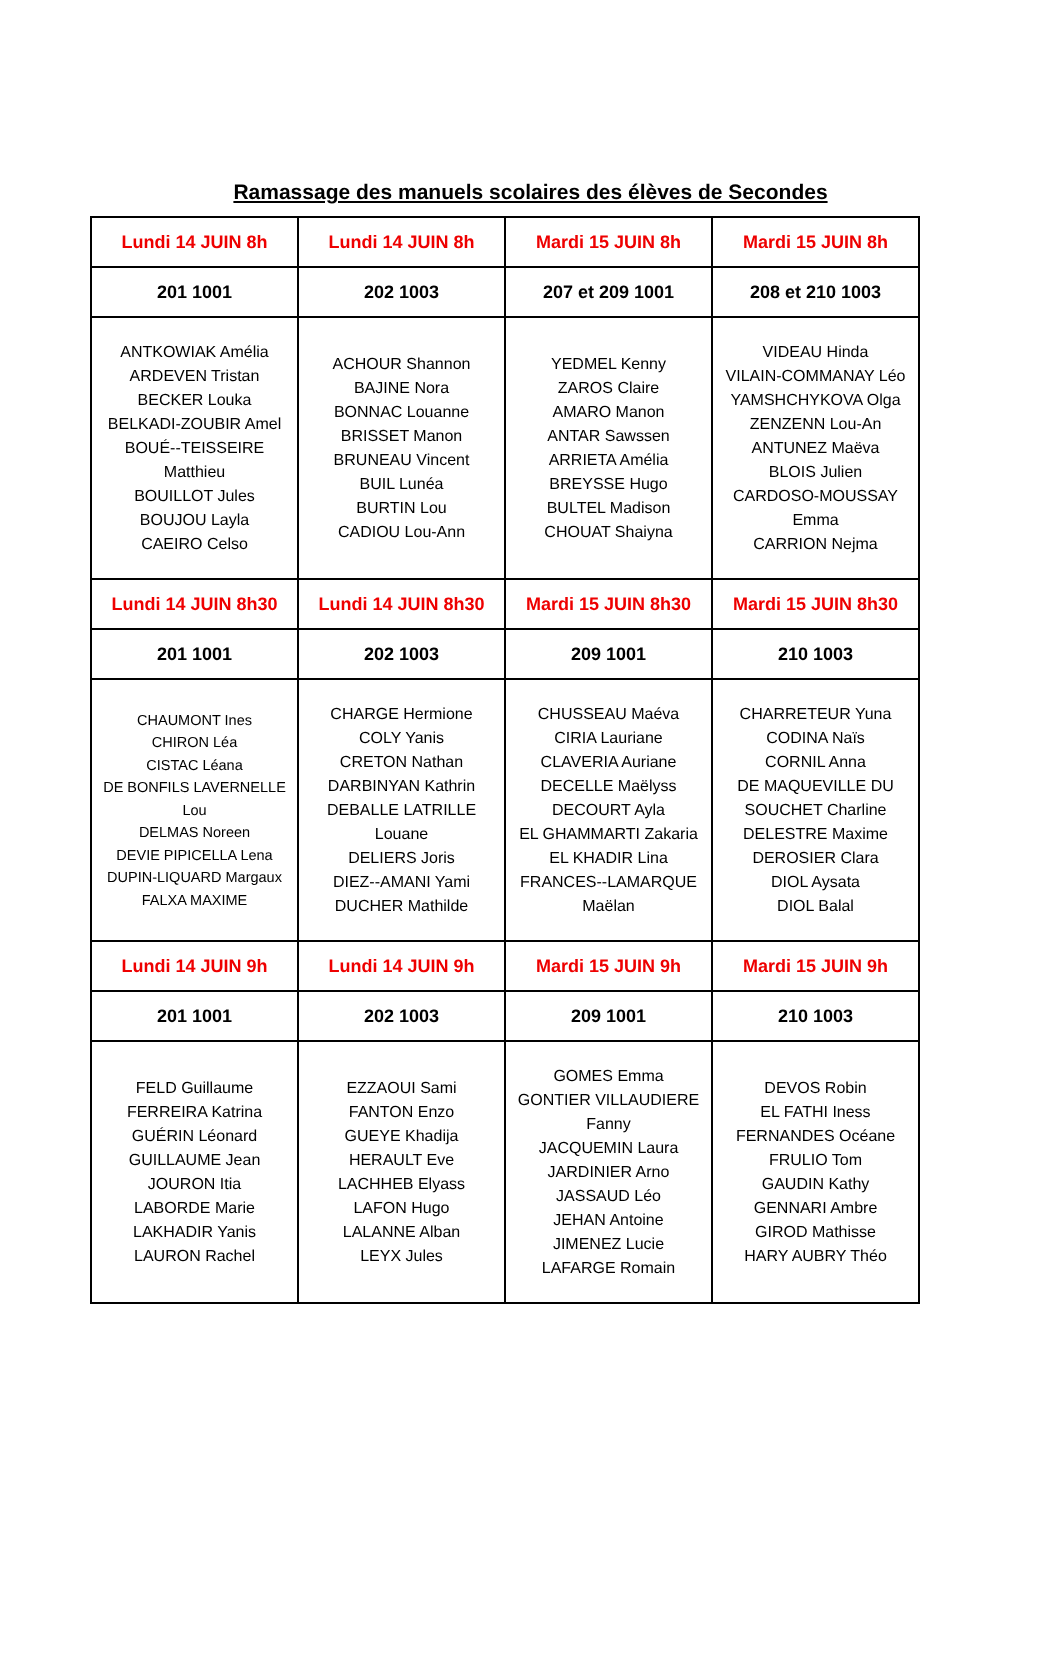Ramassage des manuels scolaires des élèves de Secondes
| Lundi 14 JUIN 8h | Lundi 14 JUIN 8h | Mardi 15 JUIN 8h | Mardi 15 JUIN 8h |
| 201 1001 | 202 1003 | 207 et 209 1001 | 208 et 210 1003 |
| ANTKOWIAK Amélia ARDEVEN Tristan BECKER Louka BELKADI-ZOUBIR Amel BOUÉ--TEISSEIRE Matthieu BOUILLOT Jules BOUJOU Layla CAEIRO Celso | ACHOUR Shannon BAJINE Nora BONNAC Louanne BRISSET Manon BRUNEAU Vincent BUIL Lunéa BURTIN Lou CADIOU Lou-Ann | YEDMEL Kenny ZAROS Claire AMARO Manon ANTAR Sawssen ARRIETA Amélia BREYSSE Hugo BULTEL Madison CHOUAT Shaiyna | VIDEAU Hinda VILAIN-COMMANAY Léo YAMSHCHYKOVA Olga ZENZENN Lou-An ANTUNEZ Maëva BLOIS Julien CARDOSO-MOUSSAY Emma CARRION Nejma |
| Lundi 14 JUIN 8h30 | Lundi 14 JUIN 8h30 | Mardi 15 JUIN 8h30 | Mardi 15 JUIN 8h30 |
| 201 1001 | 202 1003 | 209 1001 | 210 1003 |
| CHAUMONT Ines CHIRON Léa CISTAC Léana DE BONFILS LAVERNELLE Lou DELMAS Noreen DEVIE PIPICELLA Lena DUPIN-LIQUARD Margaux FALXA MAXIME | CHARGE Hermione COLY Yanis CRETON Nathan DARBINYAN Kathrin DEBALLE LATRILLE Louane DELIERS Joris DIEZ--AMANI Yami DUCHER Mathilde | CHUSSEAU Maéva CIRIA Lauriane CLAVERIA Auriane DECELLE Maëlyss DECOURT Ayla EL GHAMMARTI Zakaria EL KHADIR Lina FRANCES--LAMARQUE Maëlan | CHARRETEUR Yuna CODINA Naïs CORNIL Anna DE MAQUEVILLE DU SOUCHET Charline DELESTRE Maxime DEROSIER Clara DIOL Aysata DIOL Balal |
| Lundi 14 JUIN 9h | Lundi 14 JUIN 9h | Mardi 15 JUIN 9h | Mardi 15 JUIN 9h |
| 201 1001 | 202 1003 | 209 1001 | 210 1003 |
| FELD Guillaume FERREIRA Katrina GUÉRIN Léonard GUILLAUME Jean JOURON Itia LABORDE Marie LAKHADIR Yanis LAURON Rachel | EZZAOUI Sami FANTON Enzo GUEYE Khadija HERAULT Eve LACHHEB Elyass LAFON Hugo LALANNE Alban LEYX Jules | GOMES Emma GONTIER VILLAUDIERE Fanny JACQUEMIN Laura JARDINIER Arno JASSAUD Léo JEHAN Antoine JIMENEZ Lucie LAFARGE Romain | DEVOS Robin EL FATHI Iness FERNANDES Océane FRULIO Tom GAUDIN Kathy GENNARI Ambre GIROD Mathisse HARY AUBRY Théo |